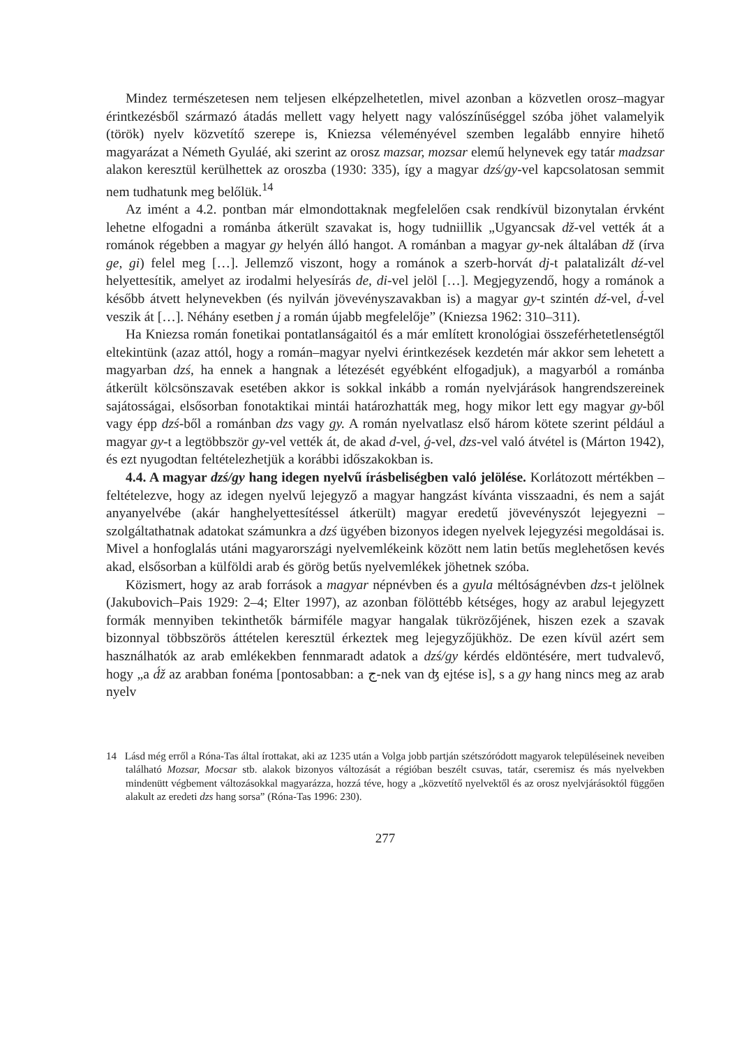Mindez természetesen nem teljesen elképzelhetetlen, mivel azonban a közvetlen orosz–magyar érintkezésből származó átadás mellett vagy helyett nagy valószínűséggel szóba jöhet valamelyik (török) nyelv közvetítő szerepe is, Kniezsa véleményével szemben legalább ennyire hihető magyarázat a Németh Gyuláé, aki szerint az orosz mazsar, mozsar elemű helynevek egy tatár madzsar alakon keresztül kerülhettek az oroszba (1930: 335), így a magyar dzś/gy-vel kapcsolatosan semmit nem tudhatunk meg belőlük.<sup>14</sup>
Az imént a 4.2. pontban már elmondottaknak megfelelően csak rendkívül bizonytalan érvként lehetne elfogadni a románba átkerült szavakat is, hogy tudniillik „Ugyancsak dž-vel vették át a románok régebben a magyar gy helyén álló hangot. A románban a magyar gy-nek általában dž (írva ge, gi) felel meg […]. Jellemző viszont, hogy a románok a szerb-horvát dj-t palatalizált dź-vel helyettesítik, amelyet az irodalmi helyesírás de, di-vel jelöl […]. Megjegyzendő, hogy a románok a később átvett helynevekben (és nyilván jövevényszavakban is) a magyar gy-t szintén dź-vel, d́-vel veszik át […]. Néhány esetben j a román újabb megfelelője” (Kniezsa 1962: 310–311).
Ha Kniezsa román fonetikai pontatlanságaitól és a már említett kronológiai összeférhetetlenségtől eltekintünk (azaz attól, hogy a román–magyar nyelvi érintkezések kezdetén már akkor sem lehetett a magyarban dzś, ha ennek a hangnak a létezését egyébként elfogadjuk), a magyarból a románba átkerült kölcsönszavak esetében akkor is sokkal inkább a román nyelvjárások hangrendszereinek sajátosságai, elsősorban fonotaktikai mintái határozhatták meg, hogy mikor lett egy magyar gy-ből vagy épp dzś-ből a románban dzs vagy gy. A román nyelvatlasz első három kötete szerint például a magyar gy-t a legtöbbször gy-vel vették át, de akad d-vel, ǵ-vel, dzs-vel való átvétel is (Márton 1942), és ezt nyugodtan feltételezhetjük a korábbi időszakokban is.
4.4. A magyar dzś/gy hang idegen nyelvű írásbeliségben való jelölése. Korlátozott mértékben – feltételezve, hogy az idegen nyelvű lejegyző a magyar hangzást kívánta visszaadni, és nem a saját anyanyelvébe (akár hanghelyettesítéssel átkerült) magyar eredetű jövevényszót lejegyezni – szolgáltathatnak adatokat számunkra a dzś ügyében bizonyos idegen nyelvek lejegyzési megoldásai is. Mivel a honfoglalás utáni magyarországi nyelvemlékeink között nem latin betűs meglehetősen kevés akad, elsősorban a külföldi arab és görög betűs nyelvemlékek jöhetnek szóba.
Közismert, hogy az arab források a magyar népnévben és a gyula méltóságnévben dzs-t jelölnek (Jakubovich–Pais 1929: 2–4; Elter 1997), az azonban fölöttébb kétséges, hogy az arabul lejegyzett formák mennyiben tekinthetők bármiféle magyar hangalak tükrözőjének, hiszen ezek a szavak bizonnyal többszörös áttételen keresztül érkeztek meg lejegyzőjükhöz. De ezen kívül azért sem használhatók az arab emlékekben fennmaradt adatok a dzś/gy kérdés eldöntésére, mert tudvalevő, hogy „a d́ž az arabban fonéma [pontosabban: a ج-nek van ʤ ejtése is], s a gy hang nincs meg az arab nyelv
14 Lásd még erről a Róna-Tas által írottakat, aki az 1235 után a Volga jobb partján szétszóródott magyarok településeinek neveiben található Mozsar, Mocsar stb. alakok bizonyos változását a régióban beszélt csuvas, tatár, cseremisz és más nyelvekben mindenütt végbement változásokkal magyarázza, hozzá téve, hogy a „közvetítő nyelvektől és az orosz nyelvjárásoktól függően alakult az eredeti dzs hang sorsa” (Róna-Tas 1996: 230).
277